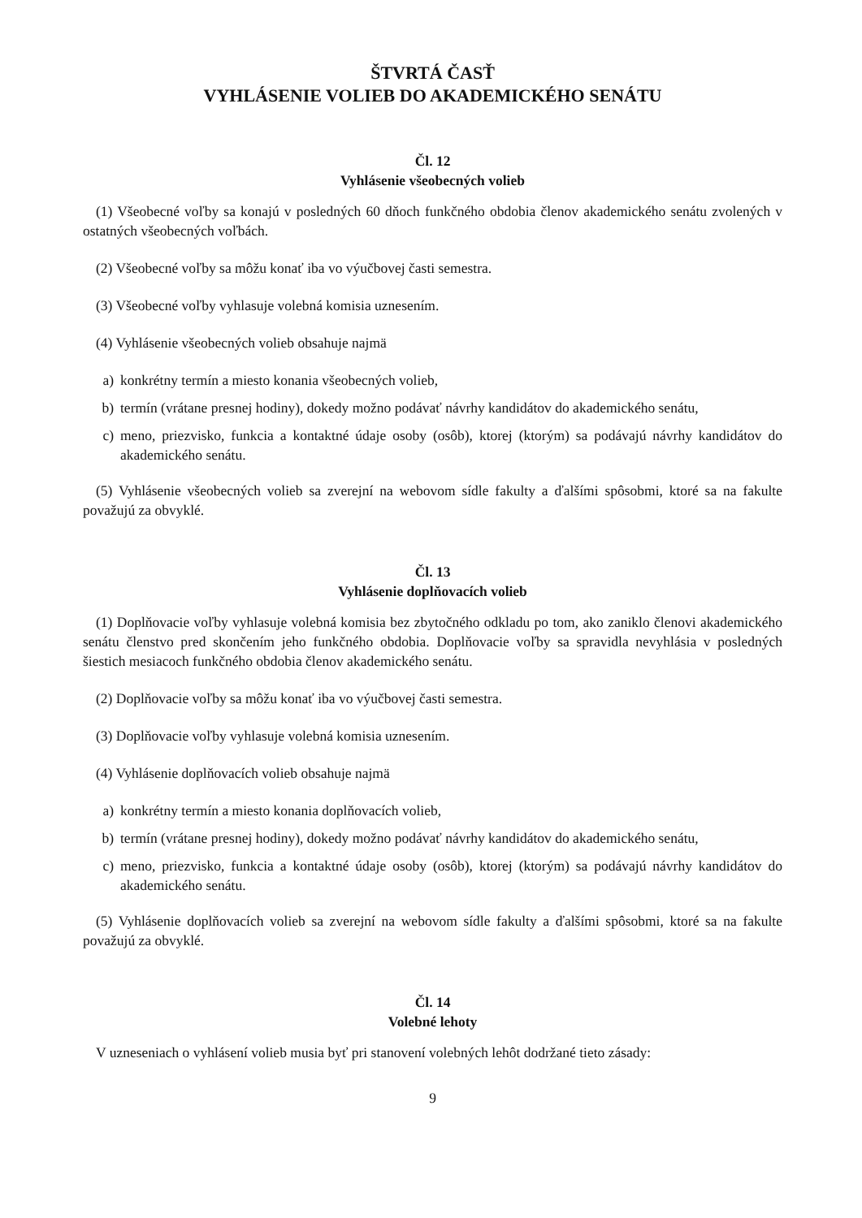ŠTVRTÁ ČASŤ
VYHLÁSENIE VOLIEB DO AKADEMICKÉHO SENÁTU
Čl. 12
Vyhlásenie všeobecných volieb
(1) Všeobecné voľby sa konajú v posledných 60 dňoch funkčného obdobia členov akademického senátu zvolených v ostatných všeobecných voľbách.
(2) Všeobecné voľby sa môžu konať iba vo výučbovej časti semestra.
(3) Všeobecné voľby vyhlasuje volebná komisia uznesením.
(4) Vyhlásenie všeobecných volieb obsahuje najmä
a) konkrétny termín a miesto konania všeobecných volieb,
b) termín (vrátane presnej hodiny), dokedy možno podávať návrhy kandidátov do akademického senátu,
c) meno, priezvisko, funkcia a kontaktné údaje osoby (osôb), ktorej (ktorým) sa podávajú návrhy kandidátov do akademického senátu.
(5) Vyhlásenie všeobecných volieb sa zverejní na webovom sídle fakulty a ďalšími spôsobmi, ktoré sa na fakulte považujú za obvyklé.
Čl. 13
Vyhlásenie doplňovacích volieb
(1) Doplňovacie voľby vyhlasuje volebná komisia bez zbytočného odkladu po tom, ako zaniklo členovi akademického senátu členstvo pred skončením jeho funkčného obdobia. Doplňovacie voľby sa spravidla nevyhlásia v posledných šiestich mesiacoch funkčného obdobia členov akademického senátu.
(2) Doplňovacie voľby sa môžu konať iba vo výučbovej časti semestra.
(3) Doplňovacie voľby vyhlasuje volebná komisia uznesením.
(4) Vyhlásenie doplňovacích volieb obsahuje najmä
a) konkrétny termín a miesto konania doplňovacích volieb,
b) termín (vrátane presnej hodiny), dokedy možno podávať návrhy kandidátov do akademického senátu,
c) meno, priezvisko, funkcia a kontaktné údaje osoby (osôb), ktorej (ktorým) sa podávajú návrhy kandidátov do akademického senátu.
(5) Vyhlásenie doplňovacích volieb sa zverejní na webovom sídle fakulty a ďalšími spôsobmi, ktoré sa na fakulte považujú za obvyklé.
Čl. 14
Volebné lehoty
V uzneseniach o vyhlásení volieb musia byť pri stanovení volebných lehôt dodržané tieto zásady:
9